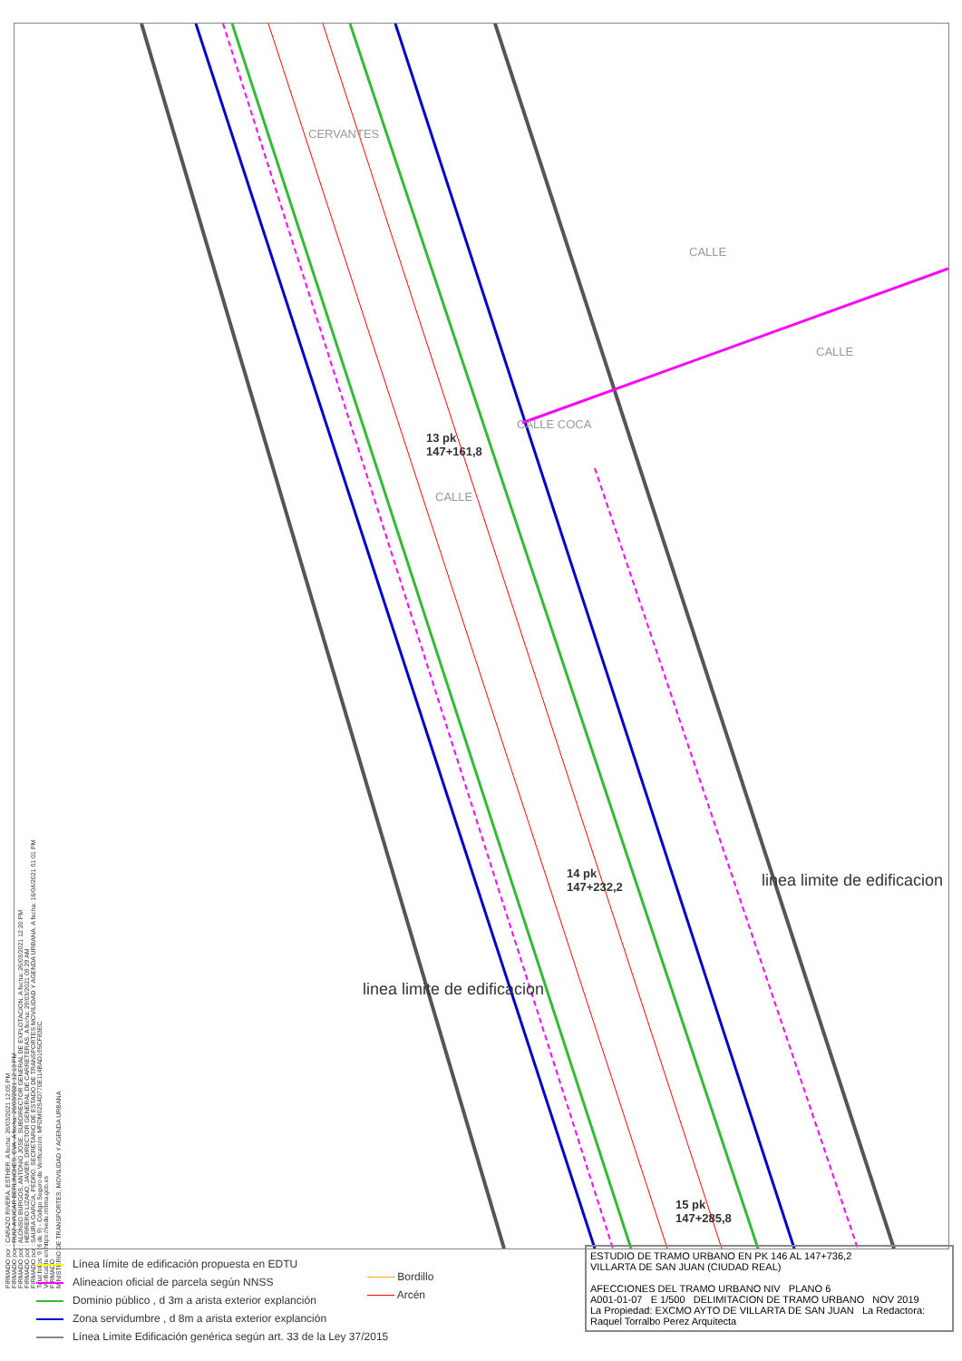FIRMADO por : CARAZO RIVERA, ESTHER. A fecha: 26/03/2021 12:05 PM
FIRMADO por : RUIZ-AYUCAR BERLINCHES, EVA. A fecha: 26/03/2021 12:13 PM
FIRMADO por : ALONSO BURGOS, ANTONIO JOSE. SUBDIRECTOR GENERAL DE EXPLOTACION. A fecha: 26/03/2021 12:20 PM
FIRMADO por : HERRERO LIZANO, JAVIER. DIRECTOR GENERAL DE CARRETERAS. A fecha: 29/03/2021 09:29 AM
FIRMADO por : SAURA GARCÍA, PEDRO. SECRETARIO DE ESTADO DE TRANSPORTES MOVILIDAD Y AGENDA URBANA. A fecha: 16/04/2021 01:01 PM
Total folios: 9 (6 de 9) - Código Seguro de Verificación: MFOM02S4D770E114BAD195CF83EC
Verificable en https://sede.mitma.gob.es
FIRMADO
MINISTERIO DE TRANSPORTES, MOVILIDAD Y AGENDA URBANA
13 pk
147+161,8
14 pk
147+232,2
15 pk
147+285,8
CERVANTES
CALLE
CALLE
CALLE COCA
CALLE
linea limite de edificacion
linea limite de edificacion
Línea límite de edificación propuesta en EDTU
Alineacion oficial de parcela según NNSS
Dominio público , d 3m a arista exterior explanción
Zona servidumbre , d 8m a arista exterior explanción
Línea Limite Edificación genérica según art. 33 de la Ley 37/2015
Bordillo
Arcén
ESTUDIO DE TRAMO URBANO EN PK 146 AL 147+736,2
VILLARTA DE SAN JUAN (CIUDAD REAL)
AFECCIONES DEL TRAMO URBANO NIV PLANO 6
A001-01-07 E 1/500 DELIMITACION DE TRAMO URBANO NOV 2019
La Propiedad: EXCMO AYTO DE VILLARTA DE SAN JUAN La Redactora: Raquel Torralbo Perez Arquitecta